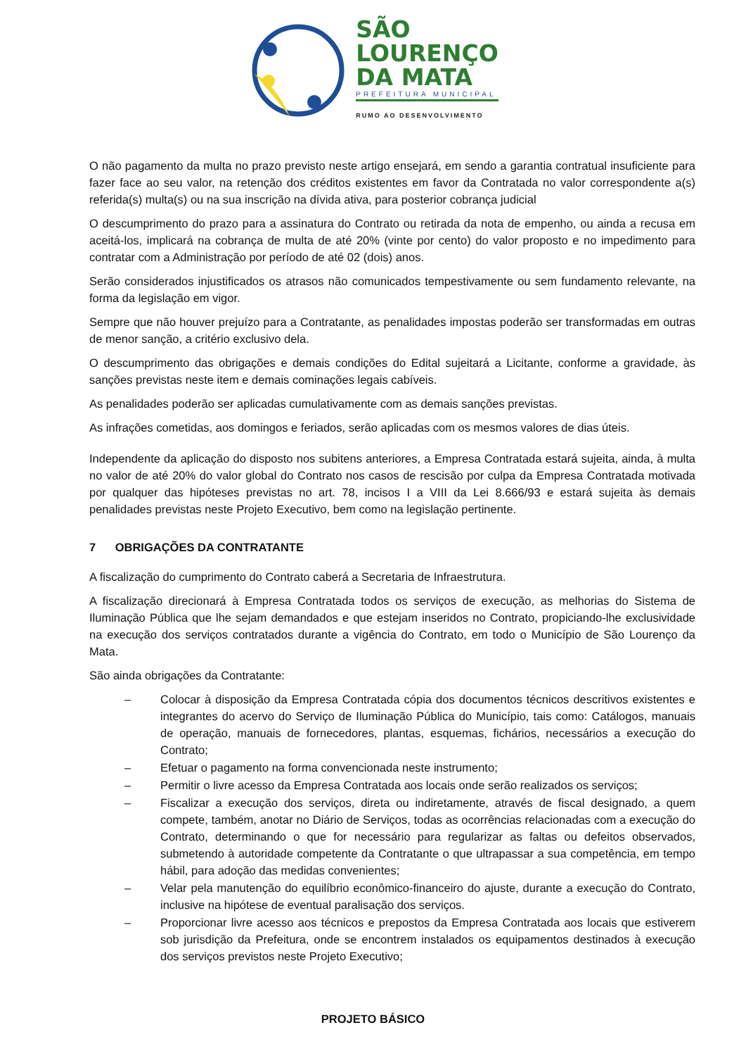SÃO
LOURENÇO
DA MATA
PREFEITURA MUNICIPAL
RUMO AO DESENVOLVIMENTO
O não pagamento da multa no prazo previsto neste artigo ensejará, em sendo a garantia contratual insuficiente para fazer face ao seu valor, na retenção dos créditos existentes em favor da Contratada no valor correspondente a(s) referida(s) multa(s) ou na sua inscrição na dívida ativa, para posterior cobrança judicial
O descumprimento do prazo para a assinatura do Contrato ou retirada da nota de empenho, ou ainda a recusa em aceitá-los, implicará na cobrança de multa de até 20% (vinte por cento) do valor proposto e no impedimento para contratar com a Administração por período de até 02 (dois) anos.
Serão considerados injustificados os atrasos não comunicados tempestivamente ou sem fundamento relevante, na forma da legislação em vigor.
Sempre que não houver prejuízo para a Contratante, as penalidades impostas poderão ser transformadas em outras de menor sanção, a critério exclusivo dela.
O descumprimento das obrigações e demais condições do Edital sujeitará a Licitante, conforme a gravidade, às sanções previstas neste item e demais cominações legais cabíveis.
As penalidades poderão ser aplicadas cumulativamente com as demais sanções previstas.
As infrações cometidas, aos domingos e feriados, serão aplicadas com os mesmos valores de dias úteis.
Independente da aplicação do disposto nos subitens anteriores, a Empresa Contratada estará sujeita, ainda, à multa no valor de até 20% do valor global do Contrato nos casos de rescisão por culpa da Empresa Contratada motivada por qualquer das hipóteses previstas no art. 78, incisos I a VIII da Lei 8.666/93 e estará sujeita às demais penalidades previstas neste Projeto Executivo, bem como na legislação pertinente.
7 OBRIGAÇÕES DA CONTRATANTE
A fiscalização do cumprimento do Contrato caberá a Secretaria de Infraestrutura.
A fiscalização direcionará à Empresa Contratada todos os serviços de execução, as melhorias do Sistema de Iluminação Pública que lhe sejam demandados e que estejam inseridos no Contrato, propiciando-lhe exclusividade na execução dos serviços contratados durante a vigência do Contrato, em todo o Município de São Lourenço da Mata.
São ainda obrigações da Contratante:
– Colocar à disposição da Empresa Contratada cópia dos documentos técnicos descritivos existentes e integrantes do acervo do Serviço de Iluminação Pública do Município, tais como: Catálogos, manuais de operação, manuais de fornecedores, plantas, esquemas, fichários, necessários a execução do Contrato;
– Efetuar o pagamento na forma convencionada neste instrumento;
– Permitir o livre acesso da Empresa Contratada aos locais onde serão realizados os serviços;
– Fiscalizar a execução dos serviços, direta ou indiretamente, através de fiscal designado, a quem compete, também, anotar no Diário de Serviços, todas as ocorrências relacionadas com a execução do Contrato, determinando o que for necessário para regularizar as faltas ou defeitos observados, submetendo à autoridade competente da Contratante o que ultrapassar a sua competência, em tempo hábil, para adoção das medidas convenientes;
– Velar pela manutenção do equilíbrio econômico-financeiro do ajuste, durante a execução do Contrato, inclusive na hipótese de eventual paralisação dos serviços.
– Proporcionar livre acesso aos técnicos e prepostos da Empresa Contratada aos locais que estiverem sob jurisdição da Prefeitura, onde se encontrem instalados os equipamentos destinados à execução dos serviços previstos neste Projeto Executivo;
PROJETO BÁSICO